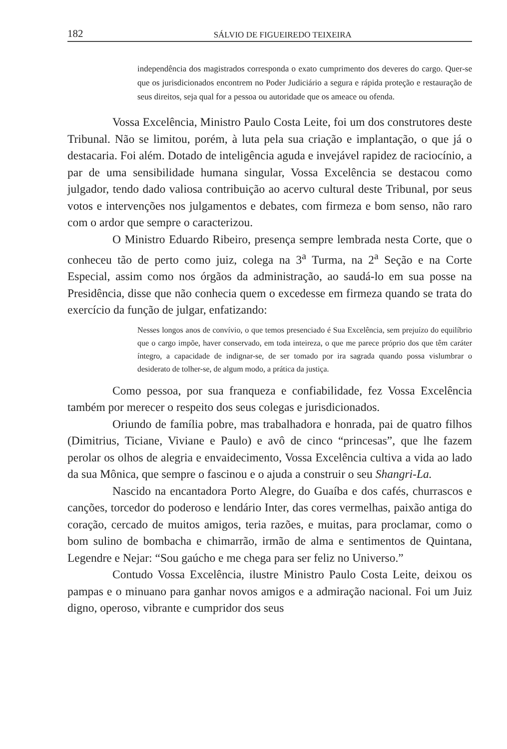182 SÁLVIO DE FIGUEIREDO TEIXEIRA
independência dos magistrados corresponda o exato cumprimento dos deveres do cargo. Quer-se que os jurisdicionados encontrem no Poder Judiciário a segura e rápida proteção e restauração de seus direitos, seja qual for a pessoa ou autoridade que os ameace ou ofenda.
Vossa Excelência, Ministro Paulo Costa Leite, foi um dos construtores deste Tribunal. Não se limitou, porém, à luta pela sua criação e implantação, o que já o destacaria. Foi além. Dotado de inteligência aguda e invejável rapidez de raciocínio, a par de uma sensibilidade humana singular, Vossa Excelência se destacou como julgador, tendo dado valiosa contribuição ao acervo cultural deste Tribunal, por seus votos e intervenções nos julgamentos e debates, com firmeza e bom senso, não raro com o ardor que sempre o caracterizou.
O Ministro Eduardo Ribeiro, presença sempre lembrada nesta Corte, que o conheceu tão de perto como juiz, colega na 3<sup>a</sup> Turma, na 2<sup>a</sup> Seção e na Corte Especial, assim como nos órgãos da administração, ao saudá-lo em sua posse na Presidência, disse que não conhecia quem o excedesse em firmeza quando se trata do exercício da função de julgar, enfatizando:
Nesses longos anos de convívio, o que temos presenciado é Sua Excelência, sem prejuízo do equilíbrio que o cargo impõe, haver conservado, em toda inteireza, o que me parece próprio dos que têm caráter íntegro, a capacidade de indignar-se, de ser tomado por ira sagrada quando possa vislumbrar o desiderato de tolher-se, de algum modo, a prática da justiça.
Como pessoa, por sua franqueza e confiabilidade, fez Vossa Excelência também por merecer o respeito dos seus colegas e jurisdicionados.
Oriundo de família pobre, mas trabalhadora e honrada, pai de quatro filhos (Dimitrius, Ticiane, Viviane e Paulo) e avô de cinco “princesas”, que lhe fazem perolar os olhos de alegria e envaidecimento, Vossa Excelência cultiva a vida ao lado da sua Mônica, que sempre o fascinou e o ajuda a construir o seu Shangri-La.
Nascido na encantadora Porto Alegre, do Guaíba e dos cafés, churrascos e canções, torcedor do poderoso e lendário Inter, das cores vermelhas, paixão antiga do coração, cercado de muitos amigos, teria razões, e muitas, para proclamar, como o bom sulino de bombacha e chimarrão, irmão de alma e sentimentos de Quintana, Legendre e Nejar: “Sou gaúcho e me chega para ser feliz no Universo.”
Contudo Vossa Excelência, ilustre Ministro Paulo Costa Leite, deixou os pampas e o minuano para ganhar novos amigos e a admiração nacional. Foi um Juiz digno, operoso, vibrante e cumpridor dos seus